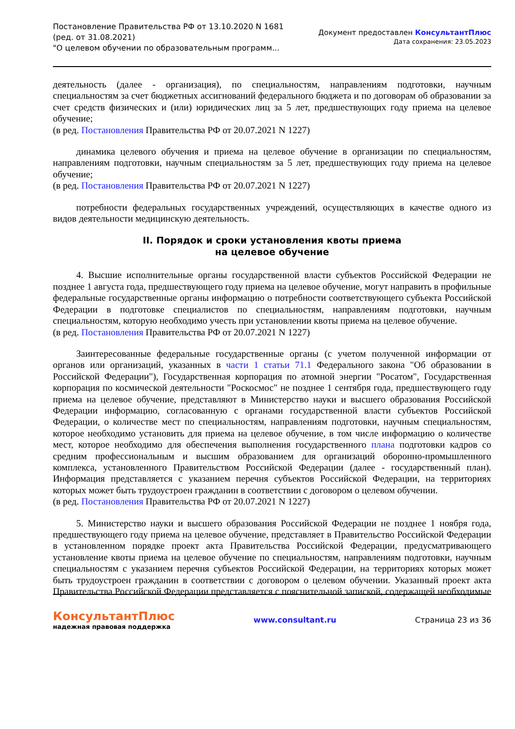Постановление Правительства РФ от 13.10.2020 N 1681
(ред. от 31.08.2021)
"О целевом обучении по образовательным программ...
Документ предоставлен КонсультантПлюс
Дата сохранения: 23.05.2023
деятельность (далее - организация), по специальностям, направлениям подготовки, научным специальностям за счет бюджетных ассигнований федерального бюджета и по договорам об образовании за счет средств физических и (или) юридических лиц за 5 лет, предшествующих году приема на целевое обучение;
(в ред. Постановления Правительства РФ от 20.07.2021 N 1227)
динамика целевого обучения и приема на целевое обучение в организации по специальностям, направлениям подготовки, научным специальностям за 5 лет, предшествующих году приема на целевое обучение;
(в ред. Постановления Правительства РФ от 20.07.2021 N 1227)
потребности федеральных государственных учреждений, осуществляющих в качестве одного из видов деятельности медицинскую деятельность.
II. Порядок и сроки установления квоты приема
на целевое обучение
4. Высшие исполнительные органы государственной власти субъектов Российской Федерации не позднее 1 августа года, предшествующего году приема на целевое обучение, могут направить в профильные федеральные государственные органы информацию о потребности соответствующего субъекта Российской Федерации в подготовке специалистов по специальностям, направлениям подготовки, научным специальностям, которую необходимо учесть при установлении квоты приема на целевое обучение.
(в ред. Постановления Правительства РФ от 20.07.2021 N 1227)
Заинтересованные федеральные государственные органы (с учетом полученной информации от органов или организаций, указанных в части 1 статьи 71.1 Федерального закона "Об образовании в Российской Федерации"), Государственная корпорация по атомной энергии "Росатом", Государственная корпорация по космической деятельности "Роскосмос" не позднее 1 сентября года, предшествующего году приема на целевое обучение, представляют в Министерство науки и высшего образования Российской Федерации информацию, согласованную с органами государственной власти субъектов Российской Федерации, о количестве мест по специальностям, направлениям подготовки, научным специальностям, которое необходимо установить для приема на целевое обучение, в том числе информацию о количестве мест, которое необходимо для обеспечения выполнения государственного плана подготовки кадров со средним профессиональным и высшим образованием для организаций оборонно-промышленного комплекса, установленного Правительством Российской Федерации (далее - государственный план). Информация представляется с указанием перечня субъектов Российской Федерации, на территориях которых может быть трудоустроен гражданин в соответствии с договором о целевом обучении.
(в ред. Постановления Правительства РФ от 20.07.2021 N 1227)
5. Министерство науки и высшего образования Российской Федерации не позднее 1 ноября года, предшествующего году приема на целевое обучение, представляет в Правительство Российской Федерации в установленном порядке проект акта Правительства Российской Федерации, предусматривающего установление квоты приема на целевое обучение по специальностям, направлениям подготовки, научным специальностям с указанием перечня субъектов Российской Федерации, на территориях которых может быть трудоустроен гражданин в соответствии с договором о целевом обучении. Указанный проект акта Правительства Российской Федерации представляется с пояснительной запиской, содержащей необходимые
КонсультантПлюс
надежная правовая поддержка
www.consultant.ru Страница 23 из 36